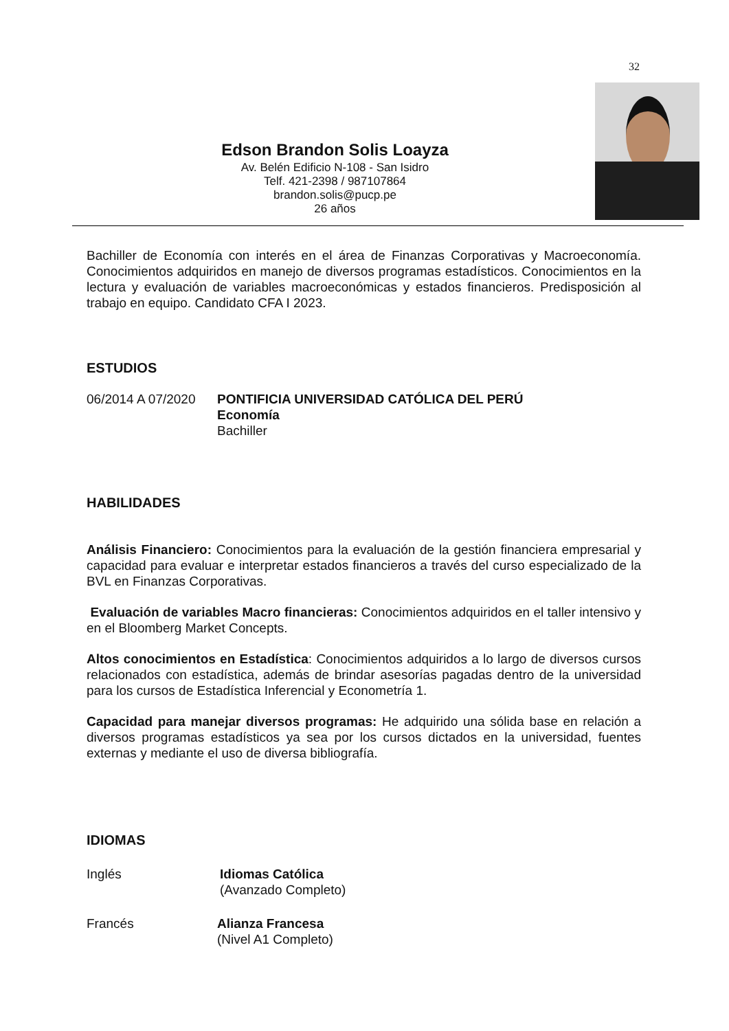32
Edson Brandon Solis Loayza
Av. Belén Edificio N-108 - San Isidro
Telf. 421-2398 / 987107864
brandon.solis@pucp.pe
26 años
Bachiller de Economía con interés en el área de Finanzas Corporativas y Macroeconomía. Conocimientos adquiridos en manejo de diversos programas estadísticos. Conocimientos en la lectura y evaluación de variables macroeconómicas y estados financieros. Predisposición al trabajo en equipo. Candidato CFA I 2023.
ESTUDIOS
06/2014 A 07/2020
PONTIFICIA UNIVERSIDAD CATÓLICA DEL PERÚ
Economía
Bachiller
HABILIDADES
Análisis Financiero: Conocimientos para la evaluación de la gestión financiera empresarial y capacidad para evaluar e interpretar estados financieros a través del curso especializado de la BVL en Finanzas Corporativas.
Evaluación de variables Macro financieras: Conocimientos adquiridos en el taller intensivo y en el Bloomberg Market Concepts.
Altos conocimientos en Estadística: Conocimientos adquiridos a lo largo de diversos cursos relacionados con estadística, además de brindar asesorías pagadas dentro de la universidad para los cursos de Estadística Inferencial y Econometría 1.
Capacidad para manejar diversos programas: He adquirido una sólida base en relación a diversos programas estadísticos ya sea por los cursos dictados en la universidad, fuentes externas y mediante el uso de diversa bibliografía.
IDIOMAS
Inglés Idiomas Católica
(Avanzado Completo)
Francés Alianza Francesa
(Nivel A1 Completo)